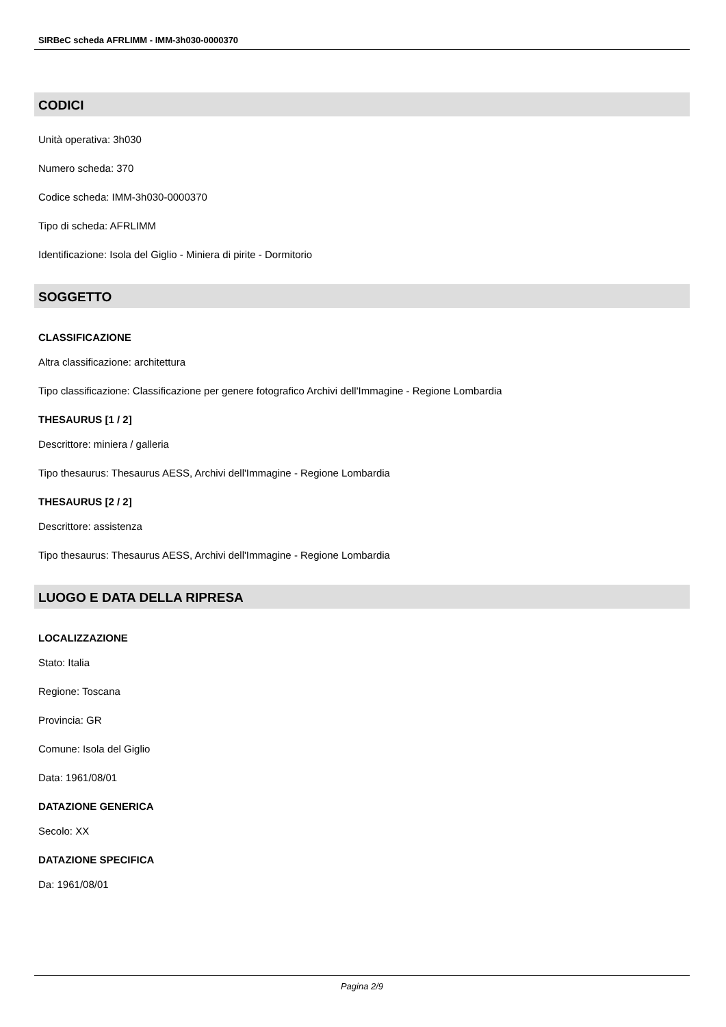SIRBeC scheda AFRLIMM - IMM-3h030-0000370
CODICI
Unità operativa: 3h030
Numero scheda: 370
Codice scheda: IMM-3h030-0000370
Tipo di scheda: AFRLIMM
Identificazione: Isola del Giglio - Miniera di pirite - Dormitorio
SOGGETTO
CLASSIFICAZIONE
Altra classificazione: architettura
Tipo classificazione: Classificazione per genere fotografico Archivi dell'Immagine - Regione Lombardia
THESAURUS [1 / 2]
Descrittore: miniera / galleria
Tipo thesaurus: Thesaurus AESS, Archivi dell'Immagine - Regione Lombardia
THESAURUS [2 / 2]
Descrittore: assistenza
Tipo thesaurus: Thesaurus AESS, Archivi dell'Immagine - Regione Lombardia
LUOGO E DATA DELLA RIPRESA
LOCALIZZAZIONE
Stato: Italia
Regione: Toscana
Provincia: GR
Comune: Isola del Giglio
Data: 1961/08/01
DATAZIONE GENERICA
Secolo: XX
DATAZIONE SPECIFICA
Da: 1961/08/01
Pagina 2/9